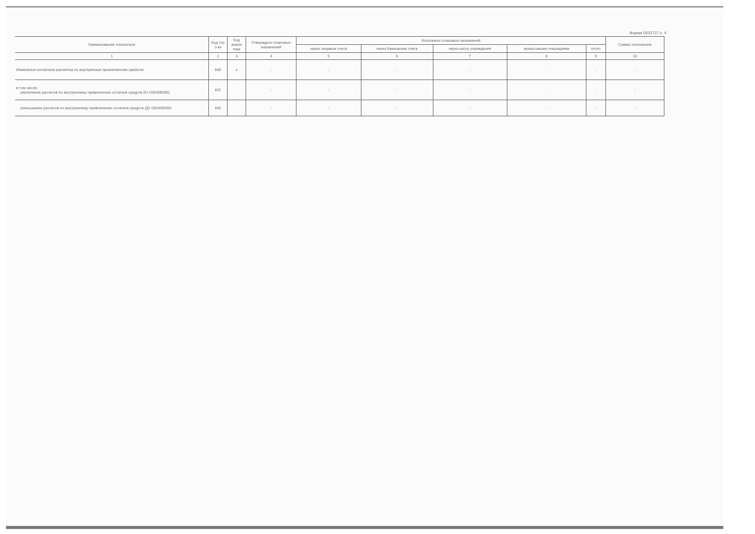Форма 0503737 с. 4
| Наименование показателя | Код стр о-ки | Код анали тики | Утверждено плановых назначений | Исполнено плановых назначений | | | | | Сумма отклонения |
| --- | --- | --- | --- | --- | --- | --- | --- | --- | --- |
| | | | | через лицевые счета | через банковские счета | через кассу учреждения | некассовыми операциями | итого | |
| 1 | 2 | 3 | 4 | 5 | 6 | 7 | 8 | 9 | 10 |
| Изменения остатков расчетов по внутренним привлечениям средств | 830 | x | - | - | - | - | - | - | - |
| в том числе: увеличение расчетов по внутреннему привлечению остатков средств (Кт 030406000) | 831 | | - | - | - | - | - | - | - |
| уменьшение расчетов по внутреннему привлечению остатков средств (Дт 030406000) | 832 | | - | - | - | - | - | - | - |